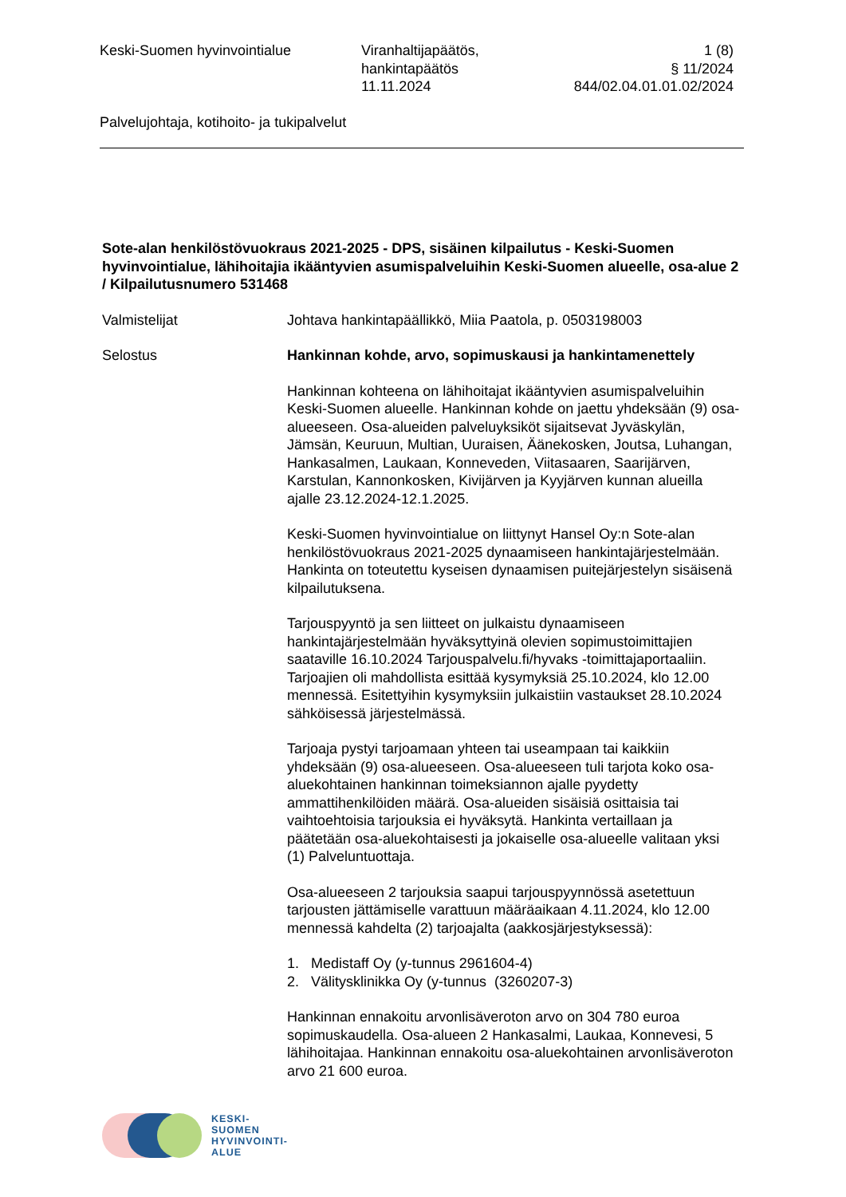Keski-Suomen hyvinvointialue Viranhaltijapäätös,
hankintapäätös
11.11.2024
1 (8)
§ 11/2024
844/02.04.01.01.02/2024
Palvelujohtaja, kotihoito- ja tukipalvelut
Sote-alan henkilöstövuokraus 2021-2025 - DPS, sisäinen kilpailutus - Keski-Suomen hyvinvointialue, lähihoitajia ikääntyvien asumispalveluihin Keski-Suomen alueelle, osa-alue 2 / Kilpailutusnumero 531468
Valmistelijat Johtava hankintapäällikkö, Miia Paatola, p. 0503198003
Selostus Hankinnan kohde, arvo, sopimuskausi ja hankintamenettely
Hankinnan kohteena on lähihoitajat ikääntyvien asumispalveluihin Keski-Suomen alueelle. Hankinnan kohde on jaettu yhdeksään (9) osa-alueeseen. Osa-alueiden palveluyksiköt sijaitsevat Jyväskylän, Jämsän, Keuruun, Multian, Uuraisen, Äänekosken, Joutsa, Luhangan, Hankasalmen, Laukaan, Konneveden, Viitasaaren, Saarijärven, Karstulan, Kannonkosken, Kivijärven ja Kyyjärven kunnan alueilla ajalle 23.12.2024-12.1.2025.
Keski-Suomen hyvinvointialue on liittynyt Hansel Oy:n Sote-alan henkilöstövuokraus 2021-2025 dynaamiseen hankintajärjestelmään. Hankinta on toteutettu kyseisen dynaamisen puitejärjestelyn sisäisenä kilpailutuksena.
Tarjouspyyntö ja sen liitteet on julkaistu dynaamiseen hankintajärjestelmään hyväksyttyinä olevien sopimustoimittajien saataville 16.10.2024 Tarjouspalvelu.fi/hyvaks -toimittajaportaaliin. Tarjoajien oli mahdollista esittää kysymyksiä 25.10.2024, klo 12.00 mennessä. Esitettyihin kysymyksiin julkaistiin vastaukset 28.10.2024 sähköisessä järjestelmässä.
Tarjoaja pystyi tarjoamaan yhteen tai useampaan tai kaikkiin yhdeksään (9) osa-alueeseen. Osa-alueeseen tuli tarjota koko osa-aluekohtainen hankinnan toimeksiannon ajalle pyydetty ammattihenkilöiden määrä. Osa-alueiden sisäisiä osittaisia tai vaihtoehtoisia tarjouksia ei hyväksytä. Hankinta vertaillaan ja päätetään osa-aluekohtaisesti ja jokaiselle osa-alueelle valitaan yksi (1) Palveluntuottaja.
Osa-alueeseen 2 tarjouksia saapui tarjouspyynnössä asetettuun tarjousten jättämiselle varattuun määräaikaan 4.11.2024, klo 12.00 mennessä kahdelta (2) tarjoajalta (aakkosjärjestyksessä):
1. Medistaff Oy (y-tunnus 2961604-4)
2. Välitysklinikka Oy (y-tunnus (3260207-3)
Hankinnan ennakoitu arvonlisäveroton arvo on 304 780 euroa sopimuskaudella. Osa-alueen 2 Hankasalmi, Laukaa, Konnevesi, 5 lähihoitajaa. Hankinnan ennakoitu osa-aluekohtainen arvonlisäveroton arvo 21 600 euroa.
KESKI-
SUOMEN
HYVINVOINTI-
ALUE